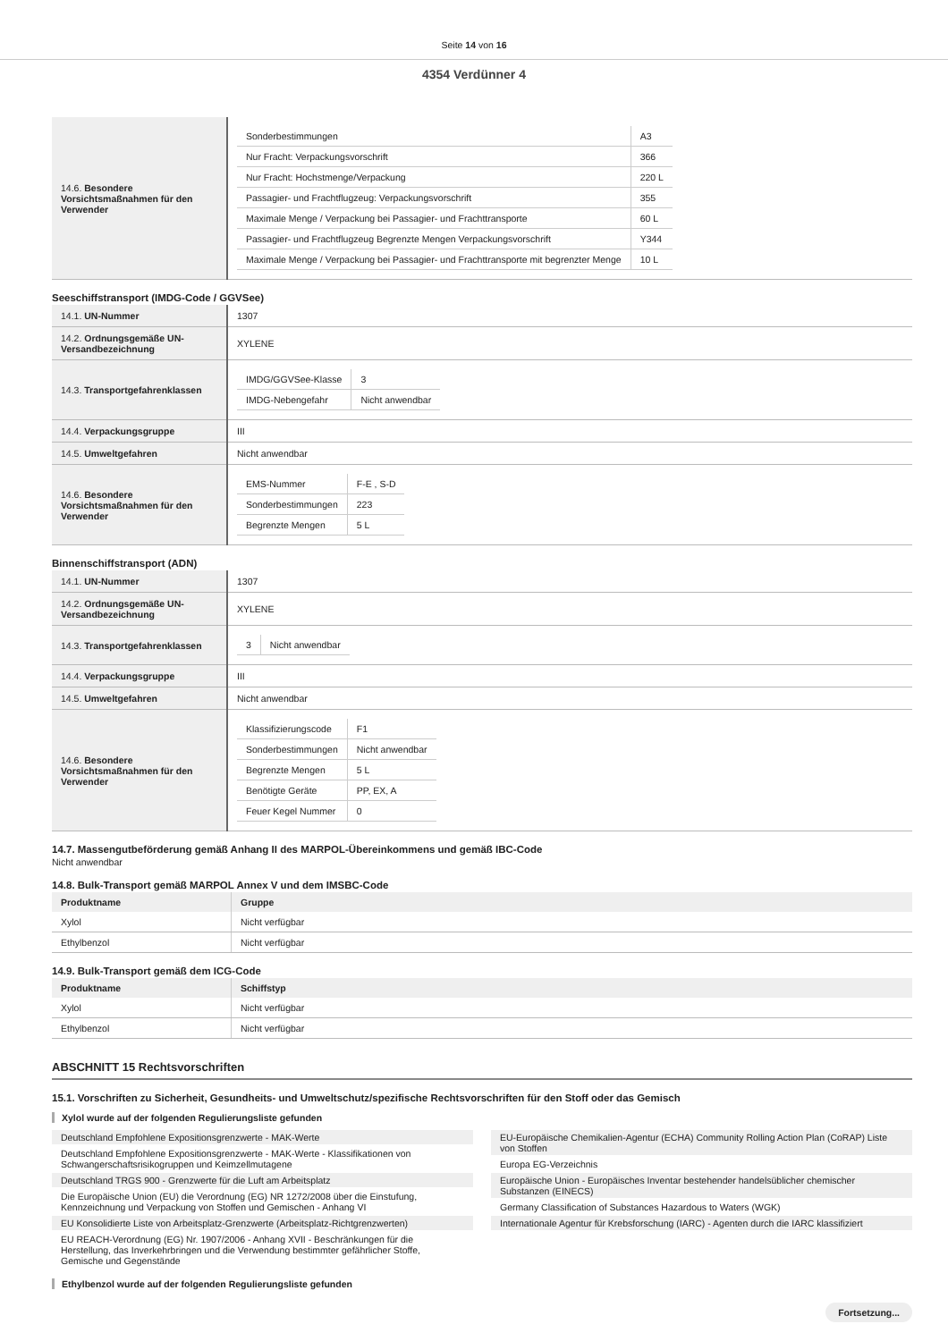Seite 14 von 16
4354 Verdünner 4
| 14.6. Besondere Vorsichtsmaßnahmen für den Verwender | / Sonderbestimmungen / A3 / / Nur Fracht: Verpackungsvorschrift / 366 / / Nur Fracht: Hochstmenge/Verpackung / 220 L / / Passagier- und Frachtflugzeug: Verpackungsvorschrift / 355 / / Maximale Menge / Verpackung bei Passagier- und Frachttransporte / 60 L / / Passagier- und Frachtflugzeug Begrenzte Mengen Verpackungsvorschrift / Y344 / / Maximale Menge / Verpackung bei Passagier- und Frachttransporte mit begrenzter Menge / 10 L / |
Seeschiffstransport (IMDG-Code / GGVSee)
| 14.1. UN-Nummer | 1307 |
| 14.2. Ordnungsgemäße UN-Versandbezeichnung | XYLENE |
| 14.3. Transportgefahrenklassen | / IMDG/GGVSee-Klasse / 3 / / IMDG-Nebengefahr / Nicht anwendbar / |
| 14.4. Verpackungsgruppe | III |
| 14.5. Umweltgefahren | Nicht anwendbar |
| 14.6. Besondere Vorsichtsmaßnahmen für den Verwender | / EMS-Nummer / F-E , S-D / / Sonderbestimmungen / 223 / / Begrenzte Mengen / 5 L / |
Binnenschiffstransport (ADN)
| 14.1. UN-Nummer | 1307 |
| 14.2. Ordnungsgemäße UN-Versandbezeichnung | XYLENE |
| 14.3. Transportgefahrenklassen | / 3 / Nicht anwendbar / |
| 14.4. Verpackungsgruppe | III |
| 14.5. Umweltgefahren | Nicht anwendbar |
| 14.6. Besondere Vorsichtsmaßnahmen für den Verwender | / Klassifizierungscode / F1 / / Sonderbestimmungen / Nicht anwendbar / / Begrenzte Mengen / 5 L / / Benötigte Geräte / PP, EX, A / / Feuer Kegel Nummer / 0 / |
14.7. Massengutbeförderung gemäß Anhang II des MARPOL-Übereinkommens und gemäß IBC-Code
Nicht anwendbar
14.8. Bulk-Transport gemäß MARPOL Annex V und dem IMSBC-Code
| Produktname | Gruppe |
| --- | --- |
| Xylol | Nicht verfügbar |
| Ethylbenzol | Nicht verfügbar |
14.9. Bulk-Transport gemäß dem ICG-Code
| Produktname | Schiffstyp |
| --- | --- |
| Xylol | Nicht verfügbar |
| Ethylbenzol | Nicht verfügbar |
ABSCHNITT 15 Rechtsvorschriften
15.1. Vorschriften zu Sicherheit, Gesundheits- und Umweltschutz/spezifische Rechtsvorschriften für den Stoff oder das Gemisch
Xylol wurde auf der folgenden Regulierungsliste gefunden
Deutschland Empfohlene Expositionsgrenzwerte - MAK-Werte
Deutschland Empfohlene Expositionsgrenzwerte - MAK-Werte - Klassifikationen von Schwangerschaftsrisikogruppen und Keimzellmutagene
Deutschland TRGS 900 - Grenzwerte für die Luft am Arbeitsplatz
Die Europäische Union (EU) die Verordnung (EG) NR 1272/2008 über die Einstufung, Kennzeichnung und Verpackung von Stoffen und Gemischen - Anhang VI
EU Konsolidierte Liste von Arbeitsplatz-Grenzwerte (Arbeitsplatz-Richtgrenzwerten)
EU REACH-Verordnung (EG) Nr. 1907/2006 - Anhang XVII - Beschränkungen für die Herstellung, das Inverkehrbringen und die Verwendung bestimmter gefährlicher Stoffe, Gemische und Gegenstände
EU-Europäische Chemikalien-Agentur (ECHA) Community Rolling Action Plan (CoRAP) Liste von Stoffen
Europa EG-Verzeichnis
Europäische Union - Europäisches Inventar bestehender handelsüblicher chemischer Substanzen (EINECS)
Germany Classification of Substances Hazardous to Waters (WGK)
Internationale Agentur für Krebsforschung (IARC) - Agenten durch die IARC klassifiziert
Ethylbenzol wurde auf der folgenden Regulierungsliste gefunden
Fortsetzung...